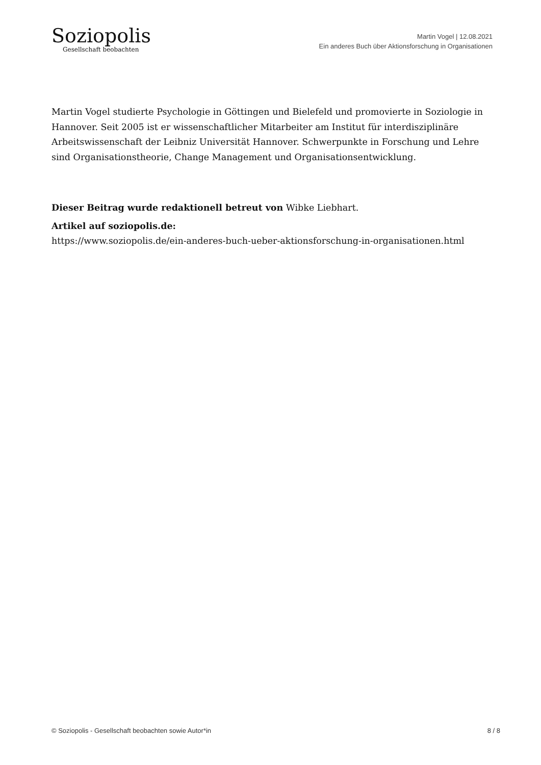Soziopolis
Gesellschaft beobachten
Martin Vogel | 12.08.2021
Ein anderes Buch über Aktionsforschung in Organisationen
Martin Vogel studierte Psychologie in Göttingen und Bielefeld und promovierte in Soziologie in Hannover. Seit 2005 ist er wissenschaftlicher Mitarbeiter am Institut für interdisziplinäre Arbeitswissenschaft der Leibniz Universität Hannover. Schwerpunkte in Forschung und Lehre sind Organisationstheorie, Change Management und Organisationsentwicklung.
Dieser Beitrag wurde redaktionell betreut von Wibke Liebhart.
Artikel auf soziopolis.de:
https://www.soziopolis.de/ein-anderes-buch-ueber-aktionsforschung-in-organisationen.html
© Soziopolis - Gesellschaft beobachten sowie Autor*in 8 / 8